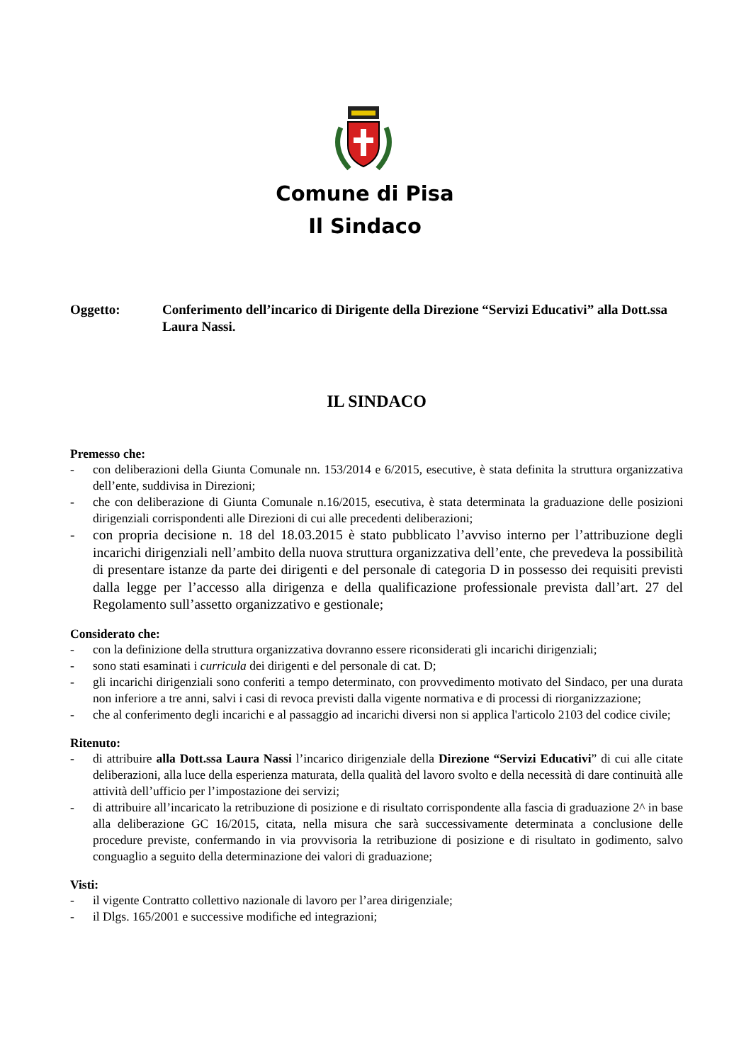Comune di Pisa
Il Sindaco
Oggetto: Conferimento dell’incarico di Dirigente della Direzione “Servizi Educativi” alla Dott.ssa Laura Nassi.
IL SINDACO
Premesso che:
- con deliberazioni della Giunta Comunale nn. 153/2014 e 6/2015, esecutive, è stata definita la struttura organizzativa dell’ente, suddivisa in Direzioni;
- che con deliberazione di Giunta Comunale n.16/2015, esecutiva, è stata determinata la graduazione delle posizioni dirigenziali corrispondenti alle Direzioni di cui alle precedenti deliberazioni;
- con propria decisione n. 18 del 18.03.2015 è stato pubblicato l’avviso interno per l’attribuzione degli incarichi dirigenziali nell’ambito della nuova struttura organizzativa dell’ente, che prevedeva la possibilità di presentare istanze da parte dei dirigenti e del personale di categoria D in possesso dei requisiti previsti dalla legge per l’accesso alla dirigenza e della qualificazione professionale prevista dall’art. 27 del Regolamento sull’assetto organizzativo e gestionale;
Considerato che:
- con la definizione della struttura organizzativa dovranno essere riconsiderati gli incarichi dirigenziali;
- sono stati esaminati i curricula dei dirigenti e del personale di cat. D;
- gli incarichi dirigenziali sono conferiti a tempo determinato, con provvedimento motivato del Sindaco, per una durata non inferiore a tre anni, salvi i casi di revoca previsti dalla vigente normativa e di processi di riorganizzazione;
- che al conferimento degli incarichi e al passaggio ad incarichi diversi non si applica l'articolo 2103 del codice civile;
Ritenuto:
- di attribuire alla Dott.ssa Laura Nassi l’incarico dirigenziale della Direzione “Servizi Educativi” di cui alle citate deliberazioni, alla luce della esperienza maturata, della qualità del lavoro svolto e della necessità di dare continuità alle attività dell’ufficio per l’impostazione dei servizi;
- di attribuire all’incaricato la retribuzione di posizione e di risultato corrispondente alla fascia di graduazione 2^ in base alla deliberazione GC 16/2015, citata, nella misura che sarà successivamente determinata a conclusione delle procedure previste, confermando in via provvisoria la retribuzione di posizione e di risultato in godimento, salvo conguaglio a seguito della determinazione dei valori di graduazione;
Visti:
- il vigente Contratto collettivo nazionale di lavoro per l’area dirigenziale;
- il Dlgs. 165/2001 e successive modifiche ed integrazioni;